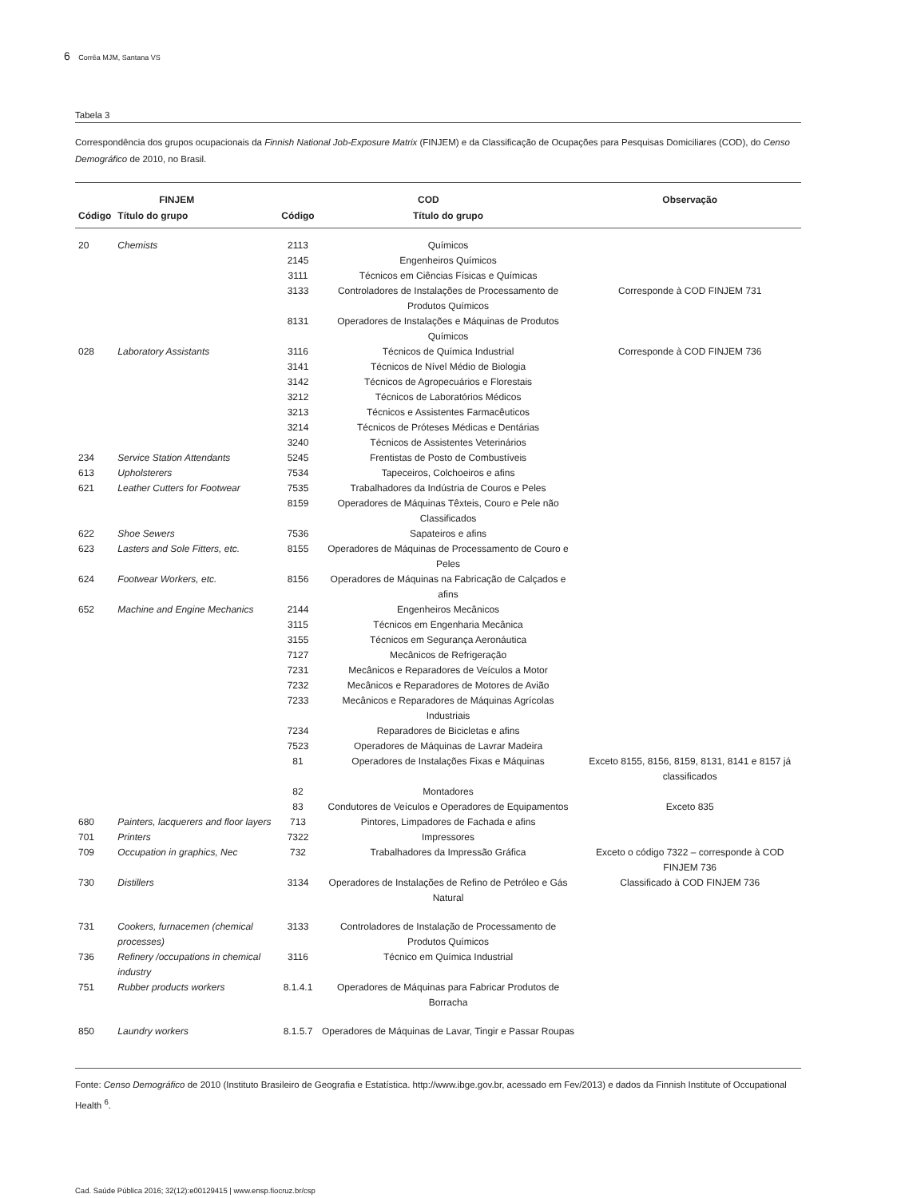6 Corrêa MJM, Santana VS
Tabela 3
Correspondência dos grupos ocupacionais da Finnish National Job-Exposure Matrix (FINJEM) e da Classificação de Ocupações para Pesquisas Domiciliares (COD), do Censo Demográfico de 2010, no Brasil.
| FINJEM | | COD | | Observação |
| --- | --- | --- | --- | --- |
| Código | Título do grupo | Código | Título do grupo | |
| 20 | Chemists | 2113 | Químicos | |
| | | 2145 | Engenheiros Químicos | |
| | | 3111 | Técnicos em Ciências Físicas e Químicas | |
| | | 3133 | Controladores de Instalações de Processamento de Produtos Químicos | Corresponde à COD FINJEM 731 |
| | | 8131 | Operadores de Instalações e Máquinas de Produtos Químicos | |
| 028 | Laboratory Assistants | 3116 | Técnicos de Química Industrial | Corresponde à COD FINJEM 736 |
| | | 3141 | Técnicos de Nível Médio de Biologia | |
| | | 3142 | Técnicos de Agropecuários e Florestais | |
| | | 3212 | Técnicos de Laboratórios Médicos | |
| | | 3213 | Técnicos e Assistentes Farmacêuticos | |
| | | 3214 | Técnicos de Próteses Médicas e Dentárias | |
| | | 3240 | Técnicos de Assistentes Veterinários | |
| 234 | Service Station Attendants | 5245 | Frentistas de Posto de Combustíveis | |
| 613 | Upholsterers | 7534 | Tapeceiros, Colchoeiros e afins | |
| 621 | Leather Cutters for Footwear | 7535 8159 | Trabalhadores da Indústria de Couros e Peles Operadores de Máquinas Têxteis, Couro e Pele não Classificados | |
| 622 | Shoe Sewers | 7536 | Sapateiros e afins | |
| 623 | Lasters and Sole Fitters, etc. | 8155 | Operadores de Máquinas de Processamento de Couro e Peles | |
| 624 | Footwear Workers, etc. | 8156 | Operadores de Máquinas na Fabricação de Calçados e afins | |
| 652 | Machine and Engine Mechanics | 2144 3115 | Engenheiros Mecânicos Técnicos em Engenharia Mecânica | |
| | | 3155 | Técnicos em Segurança Aeronáutica | |
| | | 7127 | Mecânicos de Refrigeração | |
| | | 7231 | Mecânicos e Reparadores de Veículos a Motor | |
| | | 7232 | Mecânicos e Reparadores de Motores de Avião | |
| | | 7233 | Mecânicos e Reparadores de Máquinas Agrícolas Industriais | |
| | | 7234 | Reparadores de Bicicletas e afins | |
| | | 7523 | Operadores de Máquinas de Lavrar Madeira | |
| | | 81 | Operadores de Instalações Fixas e Máquinas | Exceto 8155, 8156, 8159, 8131, 8141 e 8157 já classificados |
| | | 82 | Montadores | |
| | | 83 | Condutores de Veículos e Operadores de Equipamentos | Exceto 835 |
| 680 | Painters, lacquerers and floor layers | 713 | Pintores, Limpadores de Fachada e afins | |
| 701 | Printers | 7322 | Impressores | |
| 709 | Occupation in graphics, Nec | 732 | Trabalhadores da Impressão Gráfica | Exceto o código 7322 – corresponde à COD FINJEM 736 |
| 730 | Distillers | 3134 | Operadores de Instalações de Refino de Petróleo e Gás Natural | Classificado à COD FINJEM 736 |
| 731 | Cookers, furnacemen (chemical processes) | 3133 | Controladores de Instalação de Processamento de Produtos Químicos | |
| 736 | Refinery /occupations in chemical industry | 3116 | Técnico em Química Industrial | |
| 751 | Rubber products workers | 8.1.4.1 | Operadores de Máquinas para Fabricar Produtos de Borracha | |
| 850 | Laundry workers | 8.1.5.7 | Operadores de Máquinas de Lavar, Tingir e Passar Roupas | |
Fonte: Censo Demográfico de 2010 (Instituto Brasileiro de Geografia e Estatística. http://www.ibge.gov.br, acessado em Fev/2013) e dados da Finnish Institute of Occupational Health <sup>6</sup>.
Cad. Saúde Pública 2016; 32(12):e00129415 | www.ensp.fiocruz.br/csp